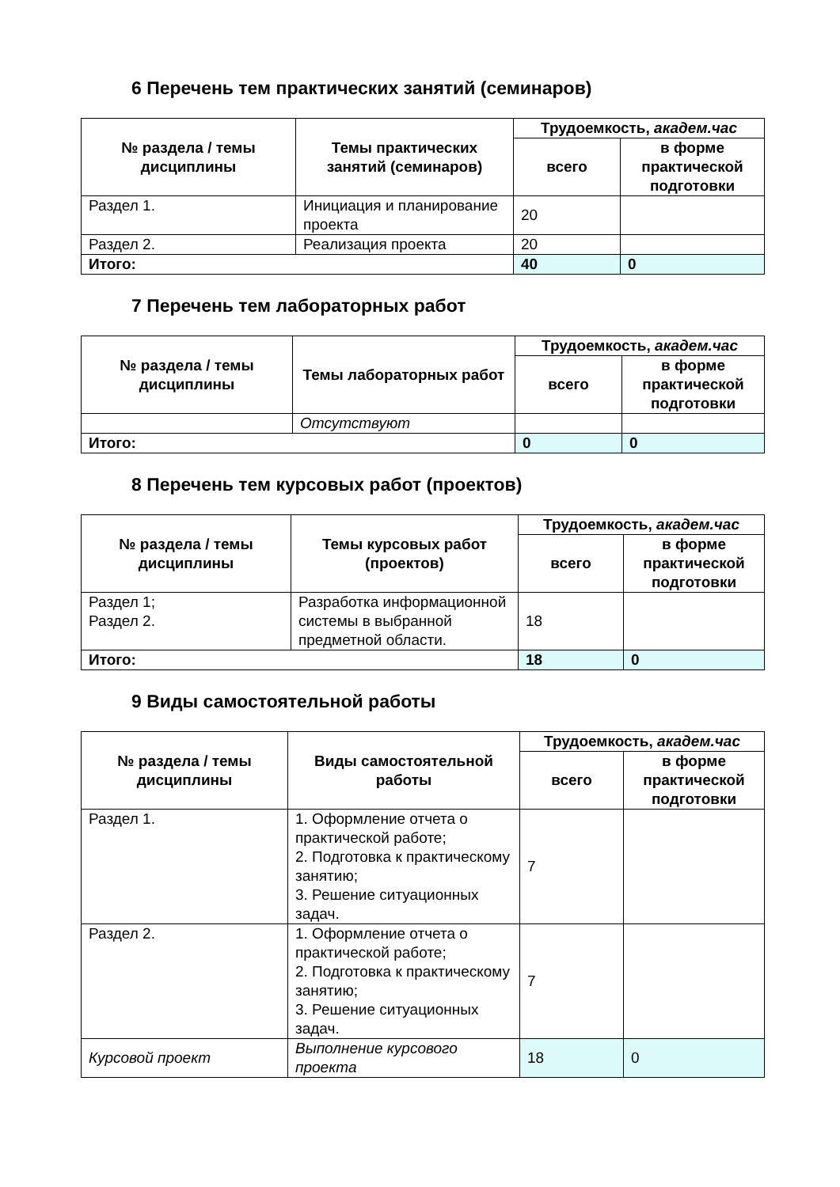6 Перечень тем практических занятий (семинаров)
| № раздела / темы дисциплины | Темы практических занятий (семинаров) | Трудоемкость, академ.час | |
| --- | --- | --- | --- |
| | | всего | в форме практической подготовки |
| Раздел 1. | Инициация и планирование проекта | 20 | |
| Раздел 2. | Реализация проекта | 20 | |
| Итого: | | 40 | 0 |
7 Перечень тем лабораторных работ
| № раздела / темы дисциплины | Темы лабораторных работ | Трудоемкость, академ.час | |
| --- | --- | --- | --- |
| | | всего | в форме практической подготовки |
| | Отсутствуют | | |
| Итого: | | 0 | 0 |
8 Перечень тем курсовых работ (проектов)
| № раздела / темы дисциплины | Темы курсовых работ (проектов) | Трудоемкость, академ.час | |
| --- | --- | --- | --- |
| | | всего | в форме практической подготовки |
| Раздел 1; Раздел 2. | Разработка информационной системы в выбранной предметной области. | 18 | |
| Итого: | | 18 | 0 |
9 Виды самостоятельной работы
| № раздела / темы дисциплины | Виды самостоятельной работы | Трудоемкость, академ.час | |
| --- | --- | --- | --- |
| | | всего | в форме практической подготовки |
| Раздел 1. | 1. Оформление отчета о практической работе; 2. Подготовка к практическому занятию; 3. Решение ситуационных задач. | 7 | |
| Раздел 2. | 1. Оформление отчета о практической работе; 2. Подготовка к практическому занятию; 3. Решение ситуационных задач. | 7 | |
| Курсовой проект | Выполнение курсового проекта | 18 | 0 |